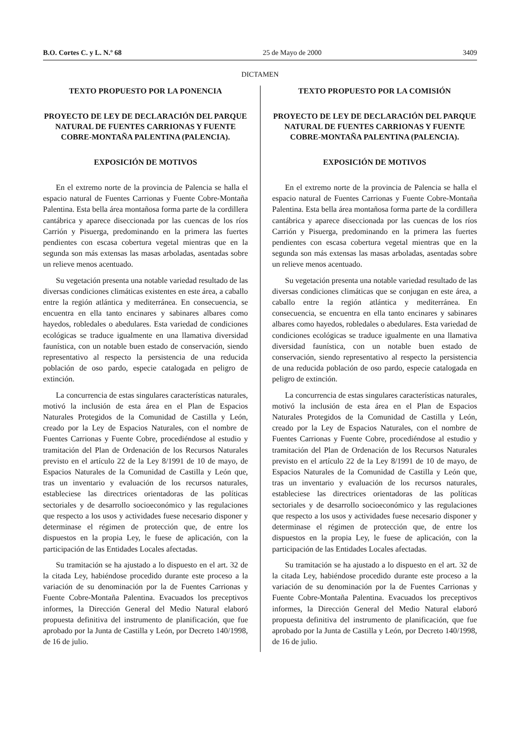B.O. Cortes C. y L. N.º 68 25 de Mayo de 2000 3409
DICTAMEN
TEXTO PROPUESTO POR LA PONENCIA
PROYECTO DE LEY DE DECLARACIÓN DEL PARQUE NATURAL DE FUENTES CARRIONAS Y FUENTE COBRE-MONTAÑA PALENTINA (PALENCIA).
EXPOSICIÓN DE MOTIVOS
En el extremo norte de la provincia de Palencia se halla el espacio natural de Fuentes Carrionas y Fuente Cobre-Montaña Palentina. Esta bella área montañosa forma parte de la cordillera cantábrica y aparece diseccionada por las cuencas de los ríos Carrión y Pisuerga, predominando en la primera las fuertes pendientes con escasa cobertura vegetal mientras que en la segunda son más extensas las masas arboladas, asentadas sobre un relieve menos acentuado.
Su vegetación presenta una notable variedad resultado de las diversas condiciones climáticas existentes en este área, a caballo entre la región atlántica y mediterránea. En consecuencia, se encuentra en ella tanto encinares y sabinares albares como hayedos, robledales o abedulares. Esta variedad de condiciones ecológicas se traduce igualmente en una llamativa diversidad faunística, con un notable buen estado de conservación, siendo representativo al respecto la persistencia de una reducida población de oso pardo, especie catalogada en peligro de extinción.
La concurrencia de estas singulares características naturales, motivó la inclusión de esta área en el Plan de Espacios Naturales Protegidos de la Comunidad de Castilla y León, creado por la Ley de Espacios Naturales, con el nombre de Fuentes Carrionas y Fuente Cobre, procediéndose al estudio y tramitación del Plan de Ordenación de los Recursos Naturales previsto en el artículo 22 de la Ley 8/1991 de 10 de mayo, de Espacios Naturales de la Comunidad de Castilla y León que, tras un inventario y evaluación de los recursos naturales, estableciese las directrices orientadoras de las políticas sectoriales y de desarrollo socioeconómico y las regulaciones que respecto a los usos y actividades fuese necesario disponer y determinase el régimen de protección que, de entre los dispuestos en la propia Ley, le fuese de aplicación, con la participación de las Entidades Locales afectadas.
Su tramitación se ha ajustado a lo dispuesto en el art. 32 de la citada Ley, habiéndose procedido durante este proceso a la variación de su denominación por la de Fuentes Carrionas y Fuente Cobre-Montaña Palentina. Evacuados los preceptivos informes, la Dirección General del Medio Natural elaboró propuesta definitiva del instrumento de planificación, que fue aprobado por la Junta de Castilla y León, por Decreto 140/1998, de 16 de julio.
TEXTO PROPUESTO POR LA COMISIÓN
PROYECTO DE LEY DE DECLARACIÓN DEL PARQUE NATURAL DE FUENTES CARRIONAS Y FUENTE COBRE-MONTAÑA PALENTINA (PALENCIA).
EXPOSICIÓN DE MOTIVOS
En el extremo norte de la provincia de Palencia se halla el espacio natural de Fuentes Carrionas y Fuente Cobre-Montaña Palentina. Esta bella área montañosa forma parte de la cordillera cantábrica y aparece diseccionada por las cuencas de los ríos Carrión y Pisuerga, predominando en la primera las fuertes pendientes con escasa cobertura vegetal mientras que en la segunda son más extensas las masas arboladas, asentadas sobre un relieve menos acentuado.
Su vegetación presenta una notable variedad resultado de las diversas condiciones climáticas que se conjugan en este área, a caballo entre la región atlántica y mediterránea. En consecuencia, se encuentra en ella tanto encinares y sabinares albares como hayedos, robledales o abedulares. Esta variedad de condiciones ecológicas se traduce igualmente en una llamativa diversidad faunística, con un notable buen estado de conservación, siendo representativo al respecto la persistencia de una reducida población de oso pardo, especie catalogada en peligro de extinción.
La concurrencia de estas singulares características naturales, motivó la inclusión de esta área en el Plan de Espacios Naturales Protegidos de la Comunidad de Castilla y León, creado por la Ley de Espacios Naturales, con el nombre de Fuentes Carrionas y Fuente Cobre, procediéndose al estudio y tramitación del Plan de Ordenación de los Recursos Naturales previsto en el artículo 22 de la Ley 8/1991 de 10 de mayo, de Espacios Naturales de la Comunidad de Castilla y León que, tras un inventario y evaluación de los recursos naturales, estableciese las directrices orientadoras de las políticas sectoriales y de desarrollo socioeconómico y las regulaciones que respecto a los usos y actividades fuese necesario disponer y determinase el régimen de protección que, de entre los dispuestos en la propia Ley, le fuese de aplicación, con la participación de las Entidades Locales afectadas.
Su tramitación se ha ajustado a lo dispuesto en el art. 32 de la citada Ley, habiéndose procedido durante este proceso a la variación de su denominación por la de Fuentes Carrionas y Fuente Cobre-Montaña Palentina. Evacuados los preceptivos informes, la Dirección General del Medio Natural elaboró propuesta definitiva del instrumento de planificación, que fue aprobado por la Junta de Castilla y León, por Decreto 140/1998, de 16 de julio.